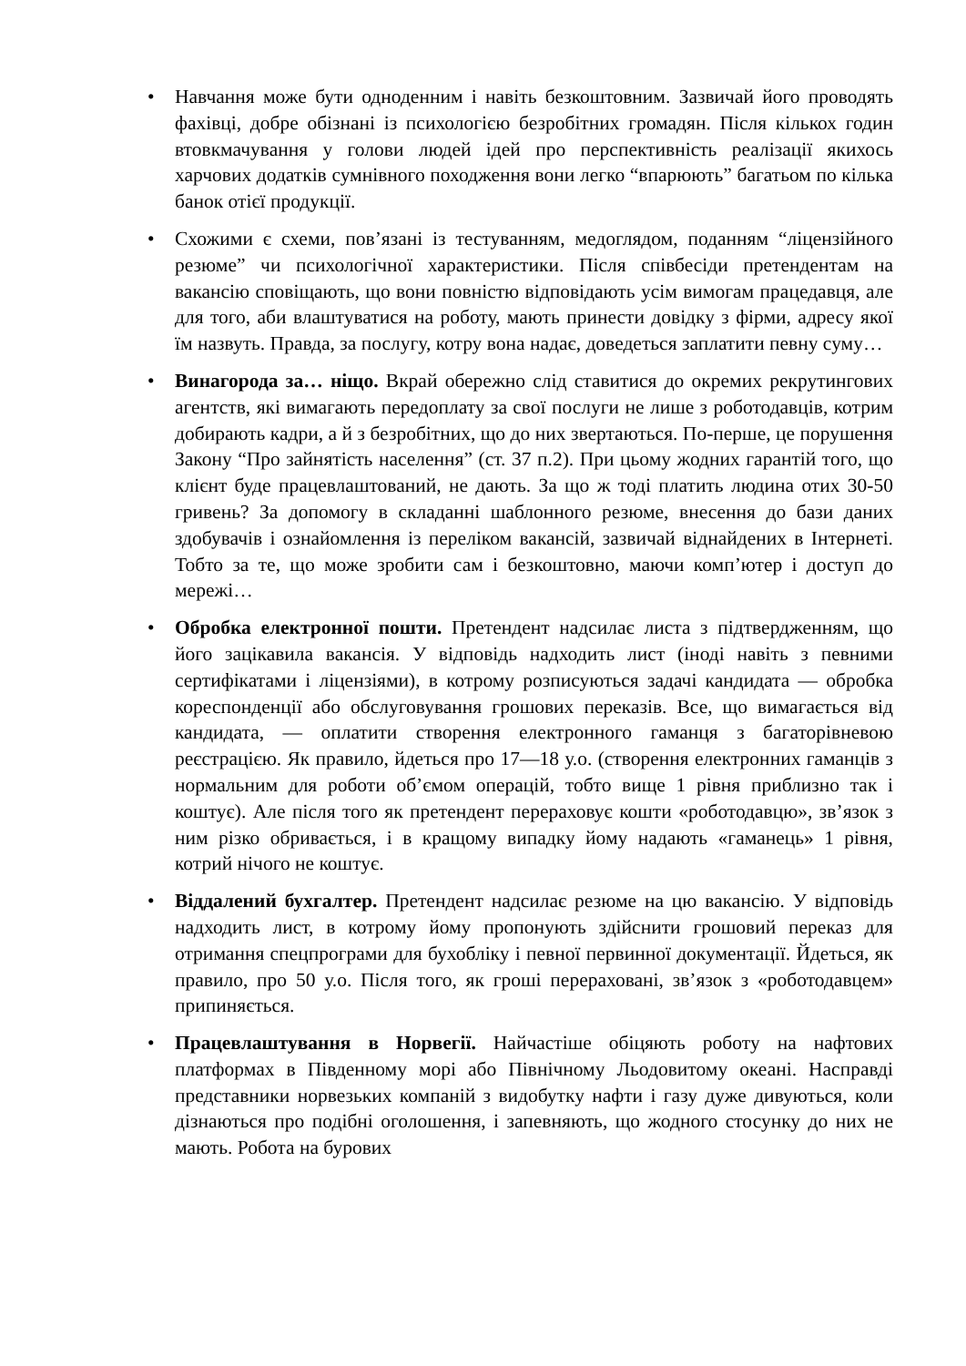• Навчання може бути одноденним і навіть безкоштовним. Зазвичай його проводять фахівці, добре обізнані із психологією безробітних громадян. Після кількох годин втовкмачування у голови людей ідей про перспективність реалізації якихось харчових додатків сумнівного походження вони легко “впарюють” багатьом по кілька банок отієї продукції.
• Схожими є схеми, пов’язані із тестуванням, медоглядом, поданням “ліцензійного резюме” чи психологічної характеристики. Після співбесіди претендентам на вакансію сповіщають, що вони повністю відповідають усім вимогам працедавця, але для того, аби влаштуватися на роботу, мають принести довідку з фірми, адресу якої їм назвуть. Правда, за послугу, котру вона надає, доведеться заплатити певну суму…
• Винагорода за… ніщо. Вкрай обережно слід ставитися до окремих рекрутингових агентств, які вимагають передоплату за свої послуги не лише з роботодавців, котрим добирають кадри, а й з безробітних, що до них звертаються. По-перше, це порушення Закону “Про зайнятість населення” (ст. 37 п.2). При цьому жодних гарантій того, що клієнт буде працевлаштований, не дають. За що ж тоді платить людина отих 30-50 гривень? За допомогу в складанні шаблонного резюме, внесення до бази даних здобувачів і ознайомлення із переліком вакансій, зазвичай віднайдених в Інтернеті. Тобто за те, що може зробити сам і безкоштовно, маючи комп’ютер і доступ до мережі…
• Обробка електронної пошти. Претендент надсилає листа з підтвердженням, що його зацікавила вакансія. У відповідь надходить лист (іноді навіть з певними сертифікатами і ліцензіями), в котрому розписуються задачі кандидата — обробка кореспонденції або обслуговування грошових переказів. Все, що вимагається від кандидата, — оплатити створення електронного гаманця з багаторівневою реєстрацією. Як правило, йдеться про 17—18 у.о. (створення електронних гаманців з нормальним для роботи об’ємом операцій, тобто вище 1 рівня приблизно так і коштує). Але після того як претендент перераховує кошти «роботодавцю», зв’язок з ним різко обривається, і в кращому випадку йому надають «гаманець» 1 рівня, котрий нічого не коштує.
• Віддалений бухгалтер. Претендент надсилає резюме на цю вакансію. У відповідь надходить лист, в котрому йому пропонують здійснити грошовий переказ для отримання спецпрограми для бухобліку і певної первинної документації. Йдеться, як правило, про 50 у.о. Після того, як гроші перераховані, зв’язок з «роботодавцем» припиняється.
• Працевлаштування в Норвегії. Найчастіше обіцяють роботу на нафтових платформах в Південному морі або Північному Льодовитому океані. Насправді представники норвезьких компаній з видобутку нафти і газу дуже дивуються, коли дізнаються про подібні оголошення, і запевняють, що жодного стосунку до них не мають. Робота на бурових